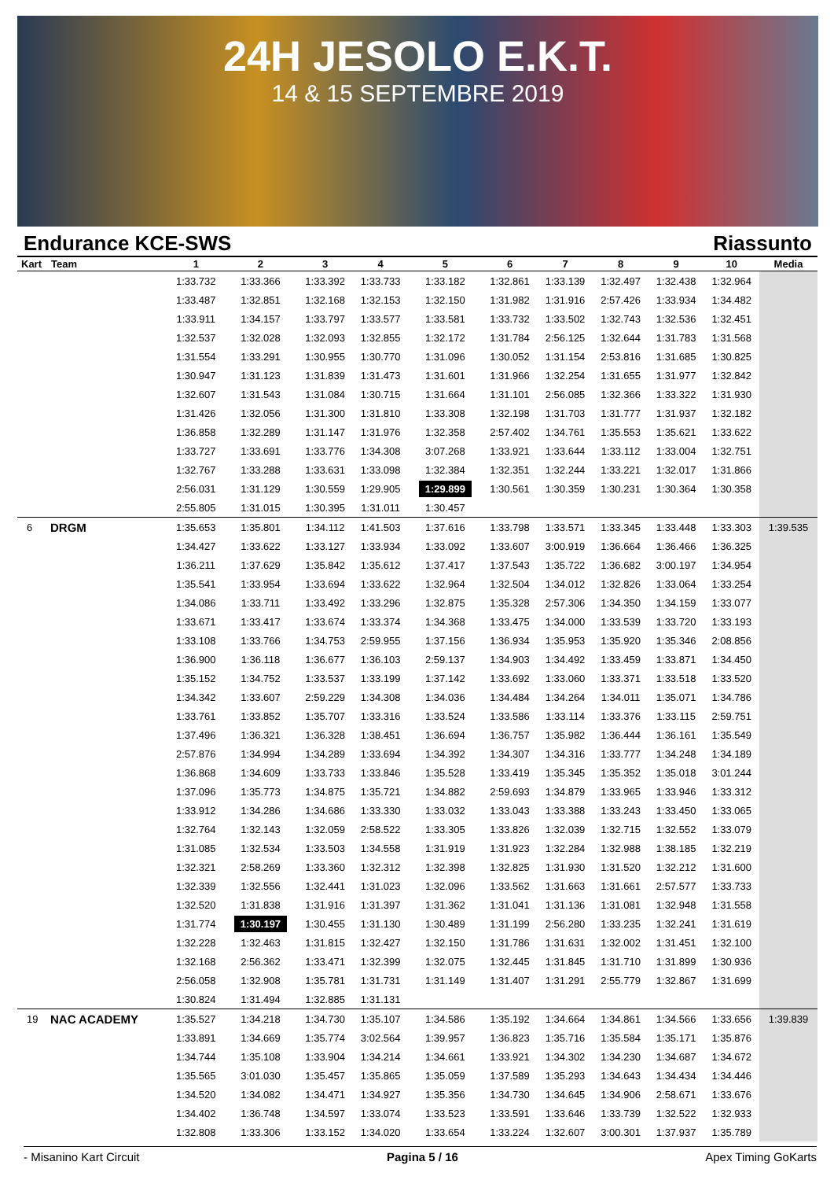24H JESOLO E.K.T.
14 & 15 SEPTEMBRE 2019
Endurance KCE-SWS Riassunto
| Kart | Team | 1 | 2 | 3 | 4 | 5 | 6 | 7 | 8 | 9 | 10 | Media |
| --- | --- | --- | --- | --- | --- | --- | --- | --- | --- | --- | --- | --- |
| | | 1:33.732 | 1:33.366 | 1:33.392 | 1:33.733 | 1:33.182 | 1:32.861 | 1:33.139 | 1:32.497 | 1:32.438 | 1:32.964 | |
| | | 1:33.487 | 1:32.851 | 1:32.168 | 1:32.153 | 1:32.150 | 1:31.982 | 1:31.916 | 2:57.426 | 1:33.934 | 1:34.482 | |
| | | 1:33.911 | 1:34.157 | 1:33.797 | 1:33.577 | 1:33.581 | 1:33.732 | 1:33.502 | 1:32.743 | 1:32.536 | 1:32.451 | |
| | | 1:32.537 | 1:32.028 | 1:32.093 | 1:32.855 | 1:32.172 | 1:31.784 | 2:56.125 | 1:32.644 | 1:31.783 | 1:31.568 | |
| | | 1:31.554 | 1:33.291 | 1:30.955 | 1:30.770 | 1:31.096 | 1:30.052 | 1:31.154 | 2:53.816 | 1:31.685 | 1:30.825 | |
| | | 1:30.947 | 1:31.123 | 1:31.839 | 1:31.473 | 1:31.601 | 1:31.966 | 1:32.254 | 1:31.655 | 1:31.977 | 1:32.842 | |
| | | 1:32.607 | 1:31.543 | 1:31.084 | 1:30.715 | 1:31.664 | 1:31.101 | 2:56.085 | 1:32.366 | 1:33.322 | 1:31.930 | |
| | | 1:31.426 | 1:32.056 | 1:31.300 | 1:31.810 | 1:33.308 | 1:32.198 | 1:31.703 | 1:31.777 | 1:31.937 | 1:32.182 | |
| | | 1:36.858 | 1:32.289 | 1:31.147 | 1:31.976 | 1:32.358 | 2:57.402 | 1:34.761 | 1:35.553 | 1:35.621 | 1:33.622 | |
| | | 1:33.727 | 1:33.691 | 1:33.776 | 1:34.308 | 3:07.268 | 1:33.921 | 1:33.644 | 1:33.112 | 1:33.004 | 1:32.751 | |
| | | 1:32.767 | 1:33.288 | 1:33.631 | 1:33.098 | 1:32.384 | 1:32.351 | 1:32.244 | 1:33.221 | 1:32.017 | 1:31.866 | |
| | | 2:56.031 | 1:31.129 | 1:30.559 | 1:29.905 | 1:29.899 | 1:30.561 | 1:30.359 | 1:30.231 | 1:30.364 | 1:30.358 | |
| | | 2:55.805 | 1:31.015 | 1:30.395 | 1:31.011 | 1:30.457 | | | | | | |
| 6 | DRGM | 1:35.653 | 1:35.801 | 1:34.112 | 1:41.503 | 1:37.616 | 1:33.798 | 1:33.571 | 1:33.345 | 1:33.448 | 1:33.303 | 1:39.535 |
| | | 1:34.427 | 1:33.622 | 1:33.127 | 1:33.934 | 1:33.092 | 1:33.607 | 3:00.919 | 1:36.664 | 1:36.466 | 1:36.325 | |
| | | 1:36.211 | 1:37.629 | 1:35.842 | 1:35.612 | 1:37.417 | 1:37.543 | 1:35.722 | 1:36.682 | 3:00.197 | 1:34.954 | |
| | | 1:35.541 | 1:33.954 | 1:33.694 | 1:33.622 | 1:32.964 | 1:32.504 | 1:34.012 | 1:32.826 | 1:33.064 | 1:33.254 | |
| | | 1:34.086 | 1:33.711 | 1:33.492 | 1:33.296 | 1:32.875 | 1:35.328 | 2:57.306 | 1:34.350 | 1:34.159 | 1:33.077 | |
| | | 1:33.671 | 1:33.417 | 1:33.674 | 1:33.374 | 1:34.368 | 1:33.475 | 1:34.000 | 1:33.539 | 1:33.720 | 1:33.193 | |
| | | 1:33.108 | 1:33.766 | 1:34.753 | 2:59.955 | 1:37.156 | 1:36.934 | 1:35.953 | 1:35.920 | 1:35.346 | 2:08.856 | |
| | | 1:36.900 | 1:36.118 | 1:36.677 | 1:36.103 | 2:59.137 | 1:34.903 | 1:34.492 | 1:33.459 | 1:33.871 | 1:34.450 | |
| | | 1:35.152 | 1:34.752 | 1:33.537 | 1:33.199 | 1:37.142 | 1:33.692 | 1:33.060 | 1:33.371 | 1:33.518 | 1:33.520 | |
| | | 1:34.342 | 1:33.607 | 2:59.229 | 1:34.308 | 1:34.036 | 1:34.484 | 1:34.264 | 1:34.011 | 1:35.071 | 1:34.786 | |
| | | 1:33.761 | 1:33.852 | 1:35.707 | 1:33.316 | 1:33.524 | 1:33.586 | 1:33.114 | 1:33.376 | 1:33.115 | 2:59.751 | |
| | | 1:37.496 | 1:36.321 | 1:36.328 | 1:38.451 | 1:36.694 | 1:36.757 | 1:35.982 | 1:36.444 | 1:36.161 | 1:35.549 | |
| | | 2:57.876 | 1:34.994 | 1:34.289 | 1:33.694 | 1:34.392 | 1:34.307 | 1:34.316 | 1:33.777 | 1:34.248 | 1:34.189 | |
| | | 1:36.868 | 1:34.609 | 1:33.733 | 1:33.846 | 1:35.528 | 1:33.419 | 1:35.345 | 1:35.352 | 1:35.018 | 3:01.244 | |
| | | 1:37.096 | 1:35.773 | 1:34.875 | 1:35.721 | 1:34.882 | 2:59.693 | 1:34.879 | 1:33.965 | 1:33.946 | 1:33.312 | |
| | | 1:33.912 | 1:34.286 | 1:34.686 | 1:33.330 | 1:33.032 | 1:33.043 | 1:33.388 | 1:33.243 | 1:33.450 | 1:33.065 | |
| | | 1:32.764 | 1:32.143 | 1:32.059 | 2:58.522 | 1:33.305 | 1:33.826 | 1:32.039 | 1:32.715 | 1:32.552 | 1:33.079 | |
| | | 1:31.085 | 1:32.534 | 1:33.503 | 1:34.558 | 1:31.919 | 1:31.923 | 1:32.284 | 1:32.988 | 1:38.185 | 1:32.219 | |
| | | 1:32.321 | 2:58.269 | 1:33.360 | 1:32.312 | 1:32.398 | 1:32.825 | 1:31.930 | 1:31.520 | 1:32.212 | 1:31.600 | |
| | | 1:32.339 | 1:32.556 | 1:32.441 | 1:31.023 | 1:32.096 | 1:33.562 | 1:31.663 | 1:31.661 | 2:57.577 | 1:33.733 | |
| | | 1:32.520 | 1:31.838 | 1:31.916 | 1:31.397 | 1:31.362 | 1:31.041 | 1:31.136 | 1:31.081 | 1:32.948 | 1:31.558 | |
| | | 1:31.774 | 1:30.197 | 1:30.455 | 1:31.130 | 1:30.489 | 1:31.199 | 2:56.280 | 1:33.235 | 1:32.241 | 1:31.619 | |
| | | 1:32.228 | 1:32.463 | 1:31.815 | 1:32.427 | 1:32.150 | 1:31.786 | 1:31.631 | 1:32.002 | 1:31.451 | 1:32.100 | |
| | | 1:32.168 | 2:56.362 | 1:33.471 | 1:32.399 | 1:32.075 | 1:32.445 | 1:31.845 | 1:31.710 | 1:31.899 | 1:30.936 | |
| | | 2:56.058 | 1:32.908 | 1:35.781 | 1:31.731 | 1:31.149 | 1:31.407 | 1:31.291 | 2:55.779 | 1:32.867 | 1:31.699 | |
| | | 1:30.824 | 1:31.494 | 1:32.885 | 1:31.131 | | | | | | | |
| 19 | NAC ACADEMY | 1:35.527 | 1:34.218 | 1:34.730 | 1:35.107 | 1:34.586 | 1:35.192 | 1:34.664 | 1:34.861 | 1:34.566 | 1:33.656 | 1:39.839 |
| | | 1:33.891 | 1:34.669 | 1:35.774 | 3:02.564 | 1:39.957 | 1:36.823 | 1:35.716 | 1:35.584 | 1:35.171 | 1:35.876 | |
| | | 1:34.744 | 1:35.108 | 1:33.904 | 1:34.214 | 1:34.661 | 1:33.921 | 1:34.302 | 1:34.230 | 1:34.687 | 1:34.672 | |
| | | 1:35.565 | 3:01.030 | 1:35.457 | 1:35.865 | 1:35.059 | 1:37.589 | 1:35.293 | 1:34.643 | 1:34.434 | 1:34.446 | |
| | | 1:34.520 | 1:34.082 | 1:34.471 | 1:34.927 | 1:35.356 | 1:34.730 | 1:34.645 | 1:34.906 | 2:58.671 | 1:33.676 | |
| | | 1:34.402 | 1:36.748 | 1:34.597 | 1:33.074 | 1:33.523 | 1:33.591 | 1:33.646 | 1:33.739 | 1:32.522 | 1:32.933 | |
| | | 1:32.808 | 1:33.306 | 1:33.152 | 1:34.020 | 1:33.654 | 1:33.224 | 1:32.607 | 3:00.301 | 1:37.937 | 1:35.789 | |
- Misanino Kart Circuit Pagina 5 / 16 Apex Timing GoKarts